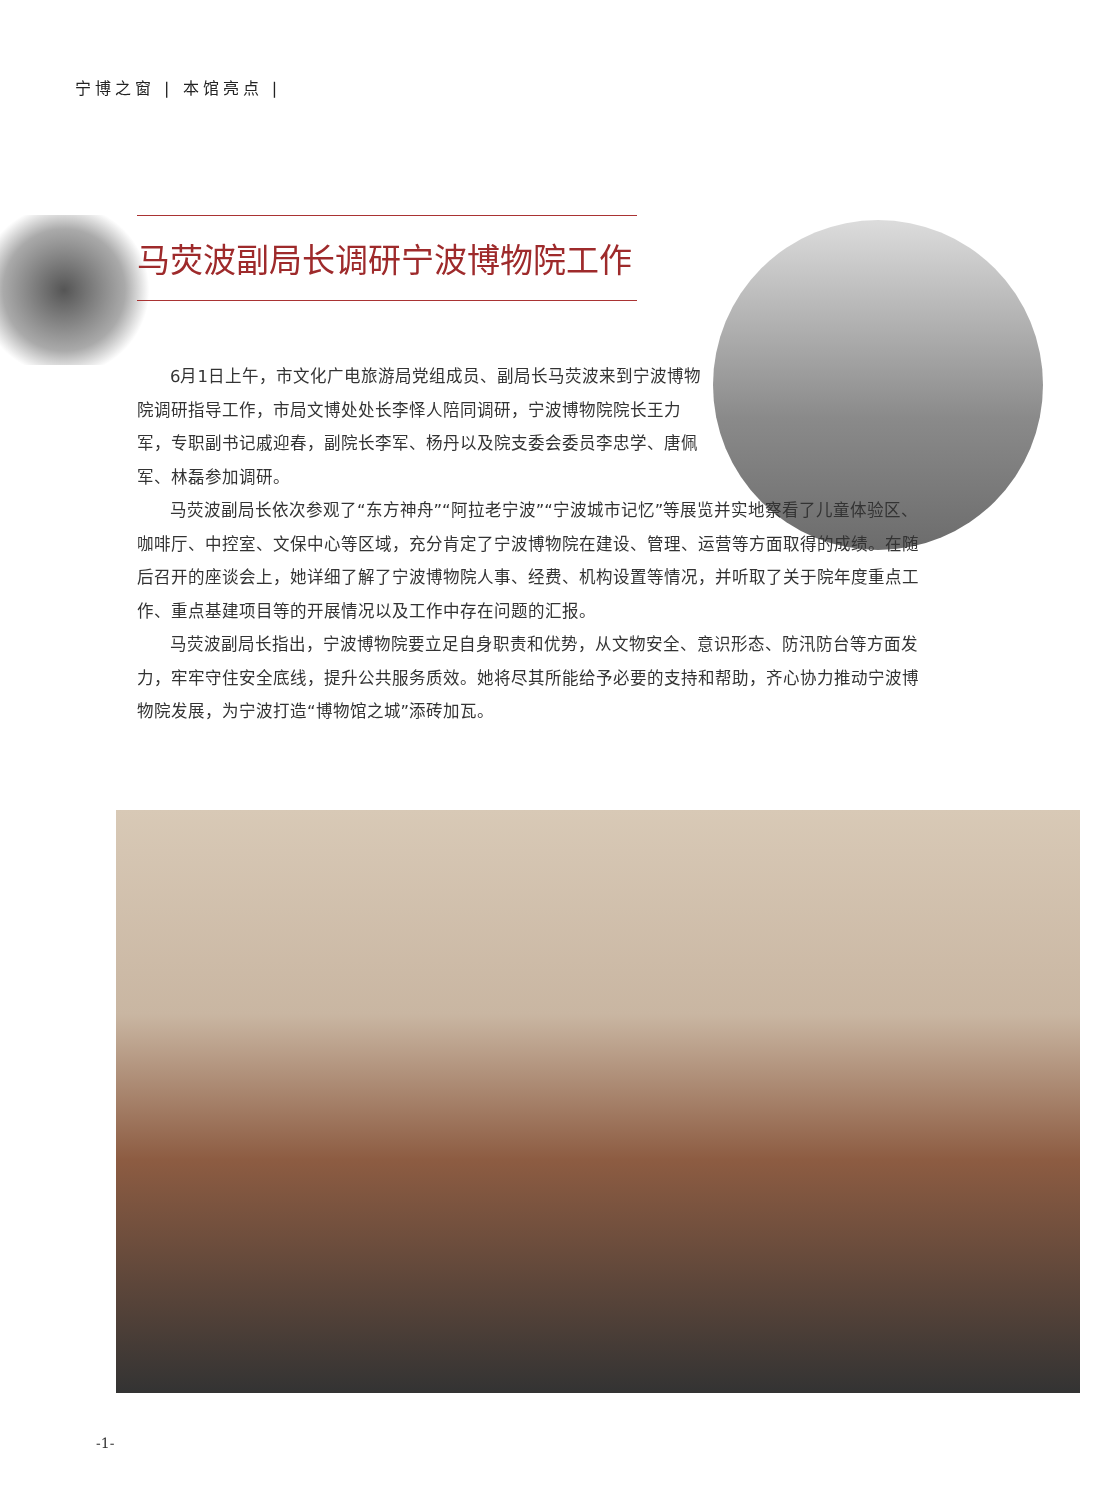宁博之窗 | 本馆亮点 |
马荧波副局长调研宁波博物院工作
6月1日上午，市文化广电旅游局党组成员、副局长马荧波来到宁波博物院调研指导工作，市局文博处处长李怿人陪同调研，宁波博物院院长王力军，专职副书记戚迎春，副院长李军、杨丹以及院支委会委员李忠学、唐佩军、林磊参加调研。
马荧波副局长依次参观了“东方神舟”“阿拉老宁波”“宁波城市记忆”等展览并实地察看了儿童体验区、咖啡厅、中控室、文保中心等区域，充分肯定了宁波博物院在建设、管理、运营等方面取得的成绩。在随后召开的座谈会上，她详细了解了宁波博物院人事、经费、机构设置等情况，并听取了关于院年度重点工作、重点基建项目等的开展情况以及工作中存在问题的汇报。
马荧波副局长指出，宁波博物院要立足自身职责和优势，从文物安全、意识形态、防汛防台等方面发力，牢牢守住安全底线，提升公共服务质效。她将尽其所能给予必要的支持和帮助，齐心协力推动宁波博物院发展，为宁波打造“博物馆之城”添砖加瓦。
-1-